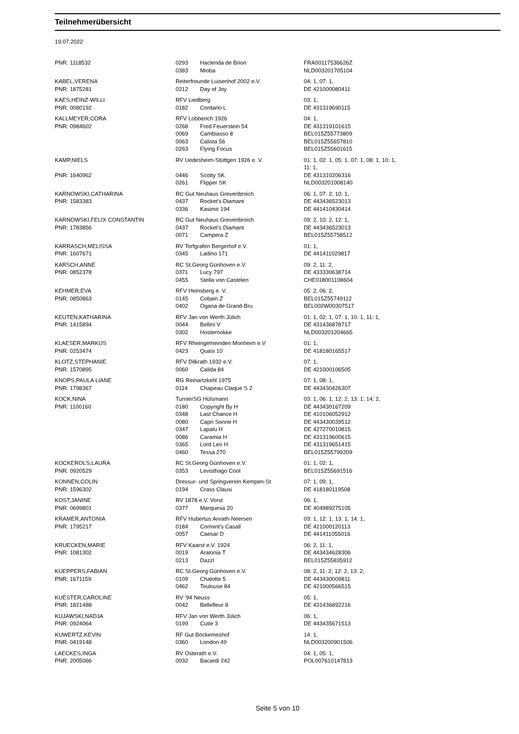Teilnehmerübersicht
19.07.2022
| PNR: 1118532 | 0293 | Haclenda de Brion | FRA00117536626Z |
| | 0383 | Mioba | NLD003201705104 |
| KABEL,VERENA | Reiterfreunde Luisenhof 2002 e.V. | | 04: 1, 07: 1, |
| PNR: 1875281 | 0212 | Day of Joy | DE 421000080411 |
| KAES,HEINZ-WILLI | RFV Liedberg | | 03: 1, |
| PNR: 0080192 | 0182 | Cordarlo L | DE 431319690115 |
| KALLMEYER,CORA | RFV Lobberich 1926 | | 04: 1, |
| PNR: 0984602 | 0268 | Fred Feuerstein 54 | DE 431319101615 |
| | 0069 | Cambiasso 8 | BEL015Z55773809 |
| | 0063 | Calista 56 | BEL015Z55657810 |
| | 0263 | Flying Focus | BEL015Z55601615 |
| KAMP,NIELS | RV Uedesheim-Stüttgen 1926 e. V. | | 01: 1, 02: 1, 05: 1, 07: 1, 08: 1, 10: 1, 11: 1, |
| PNR: 1640962 | 0446 | Scotty SK | DE 431310206316 |
| | 0261 | Flipper SK | NLD003201008140 |
| KARNOWSKI,CATHARINA | RC Gut Neuhaus Grevenbroich | | 06: 1, 07: 2, 10: 1, |
| PNR: 1583383 | 0437 | Rocket's Diamant | DE 443436523013 |
| | 0336 | Kasimir 194 | DE 441410430414 |
| KARNOWSKI,FELIX CONSTANTIN | RC Gut Neuhaus Grevenbroich | | 09: 2, 10: 2, 12: 1, |
| PNR: 1783856 | 0437 | Rocket's Diamant | DE 443436523013 |
| | 0071 | Campera Z | BEL015Z55758512 |
| KARRASCH,MELISSA | RV Torfgrafen Bergerhof e.V. | | 01: 1, |
| PNR: 1607671 | 0345 | Ladino 171 | DE 441411029817 |
| KARSCH,ANNE | RC St.Georg Günhoven e.V. | | 09: 2, 11: 2, |
| PNR: 0852378 | 0371 | Lucy 797 | DE 433330638714 |
| | 0455 | Stella von Castelen | CHE018001108604 |
| KEHMER,EVA | RFV Heinsberg e. V. | | 05: 2, 06: 2, |
| PNR: 0850863 | 0145 | Cobain Z | BEL015Z55749112 |
| | 0402 | Ogana de Grand-Bru | BEL002W00307517 |
| KEUTEN,KATHARINA | RFV Jan von Werth Jülich | | 01: 1, 02: 1, 07: 1, 10: 1, 11: 1, |
| PNR: 1415894 | 0044 | Bellini V | DE 431436878717 |
| | 0302 | Hosternokke | NLD003201204665 |
| KLAESER,MARKUS | RFV Rheingemeinden Monheim e.V | | 01: 1, |
| PNR: 0253474 | 0423 | Quasi 10 | DE 418180165517 |
| KLOTZ,STEPHANIE | RFV Dilkrath 1932 e.V. | | 07: 1, |
| PNR: 1570895 | 0060 | Calida 84 | DE 421000106505 |
| KNOPS,PAULA LIANE | RG Reinartzkehl 1975 | | 07: 1, 08: 1, |
| PNR: 1798367 | 0114 | Chapeau Claque S 2 | DE 443430426307 |
| KOCK,NINA | TurnierSG Hülsmann | | 03: 1, 06: 1, 12: 2, 13: 1, 14: 2, |
| PNR: 1100160 | 0180 | Copyright By H | DE 443430167209 |
| | 0348 | Last Chance H | DE 410106052912 |
| | 0080 | Capri Sonne H | DE 443430039512 |
| | 0347 | Lapalu H | DE 427270010815 |
| | 0086 | Caramia H | DE 431319600615 |
| | 0365 | Lord Leo H | DE 431319651415 |
| | 0460 | Tessa 270 | BEL015Z55799209 |
| KOCKEROLS,LAURA | RC St.Georg Günhoven e.V. | | 01: 1, 02: 1, |
| PNR: 0920529 | 0353 | Levisthago Cool | BEL015Z55691516 |
| KONNEN,COLIN | Dressur- und Springverein Kempen-St | | 07: 1, 09: 1, |
| PNR: 1596302 | 0194 | Crass Clausi | DE 418180119508 |
| KOST,JANINE | RV 1878 e.V. Vorst | | 06: 1, |
| PNR: 0699801 | 0377 | Marquesa 20 | DE 404989275105 |
| KRAMER,ANTONIA | RFV Hubertus Anrath-Neersen | | 03: 1, 12: 1, 13: 1, 14: 1, |
| PNR: 1795217 | 0184 | Cormint's Casall | DE 421000120113 |
| | 0057 | Caesar D | DE 441411055016 |
| KRUECKEN,MARIE | RFV Kaarst e.V. 1924 | | 06: 2, 11: 1, |
| PNR: 1081302 | 0019 | Aralonia T | DE 443434628306 |
| | 0213 | Dazzl | BEL015Z55835912 |
| KUEPPERS,FABIAN | RC St.Georg Günhoven e.V. | | 08: 2, 11: 2, 12: 2, 13: 2, |
| PNR: 1671159 | 0109 | Chalotte 5 | DE 443430009811 |
| | 0462 | Toulouse 84 | DE 421000566515 |
| KUESTER,CAROLINE | RV '94 Neuss | | 05: 1, |
| PNR: 1821488 | 0042 | Bellefleur 8 | DE 431436892216 |
| KUJAWSKI,NADJA | RFV Jan von Werth Jülich | | 06: 1, |
| PNR: 0924064 | 0199 | Cutie 3 | DE 443435671513 |
| KUWERTZ,KEVIN | RF Gut Böckemeshof | | 14: 1, |
| PNR: 0419148 | 0360 | London 49 | NLD003200901506 |
| LAECKES,INGA | RV Osterath e.V. | | 04: 1, 05: 1, |
| PNR: 2005066 | 0032 | Bacardi 242 | POL007610147813 |
Seite 5 von 10